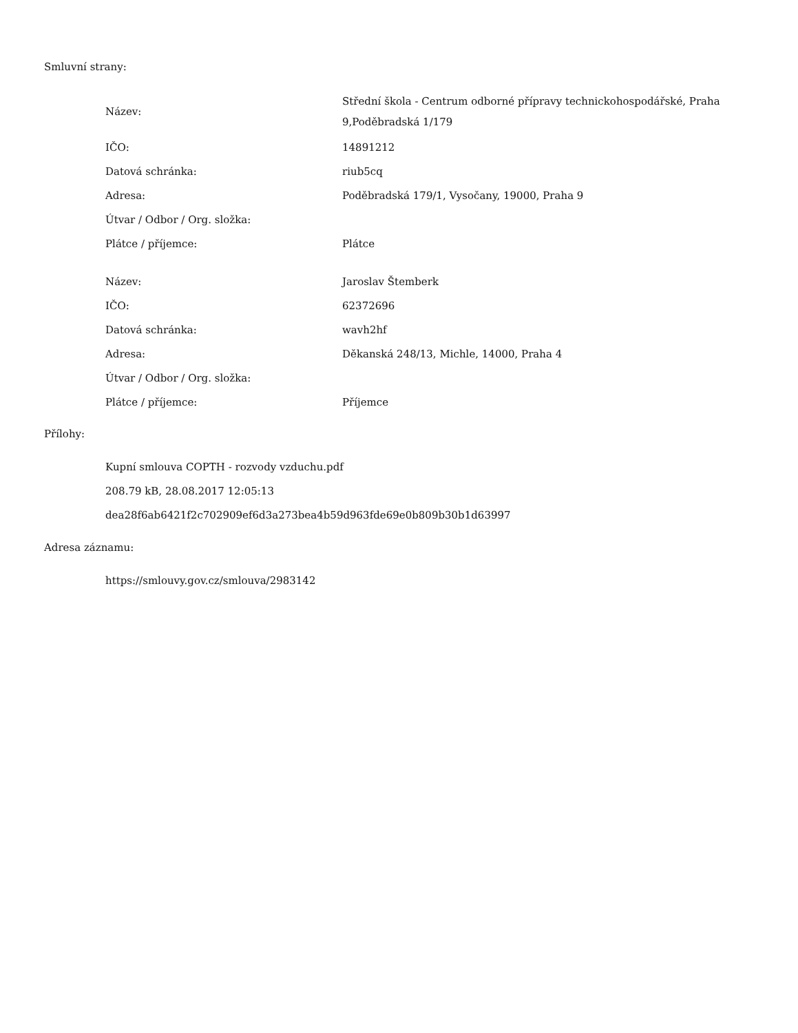Smluvní strany:
| Název: | Střední škola - Centrum odborné přípravy technickohospodářské, Praha 9,Poděbradská 1/179 |
| IČO: | 14891212 |
| Datová schránka: | riub5cq |
| Adresa: | Poděbradská 179/1, Vysočany, 19000, Praha 9 |
| Útvar / Odbor / Org. složka: | |
| Plátce / příjemce: | Plátce |
| Název: | Jaroslav Štemberk |
| IČO: | 62372696 |
| Datová schránka: | wavh2hf |
| Adresa: | Děkanská 248/13, Michle, 14000, Praha 4 |
| Útvar / Odbor / Org. složka: | |
| Plátce / příjemce: | Příjemce |
Přílohy:
Kupní smlouva COPTH - rozvody vzduchu.pdf
208.79 kB, 28.08.2017 12:05:13
dea28f6ab6421f2c702909ef6d3a273bea4b59d963fde69e0b809b30b1d63997
Adresa záznamu:
https://smlouvy.gov.cz/smlouva/2983142